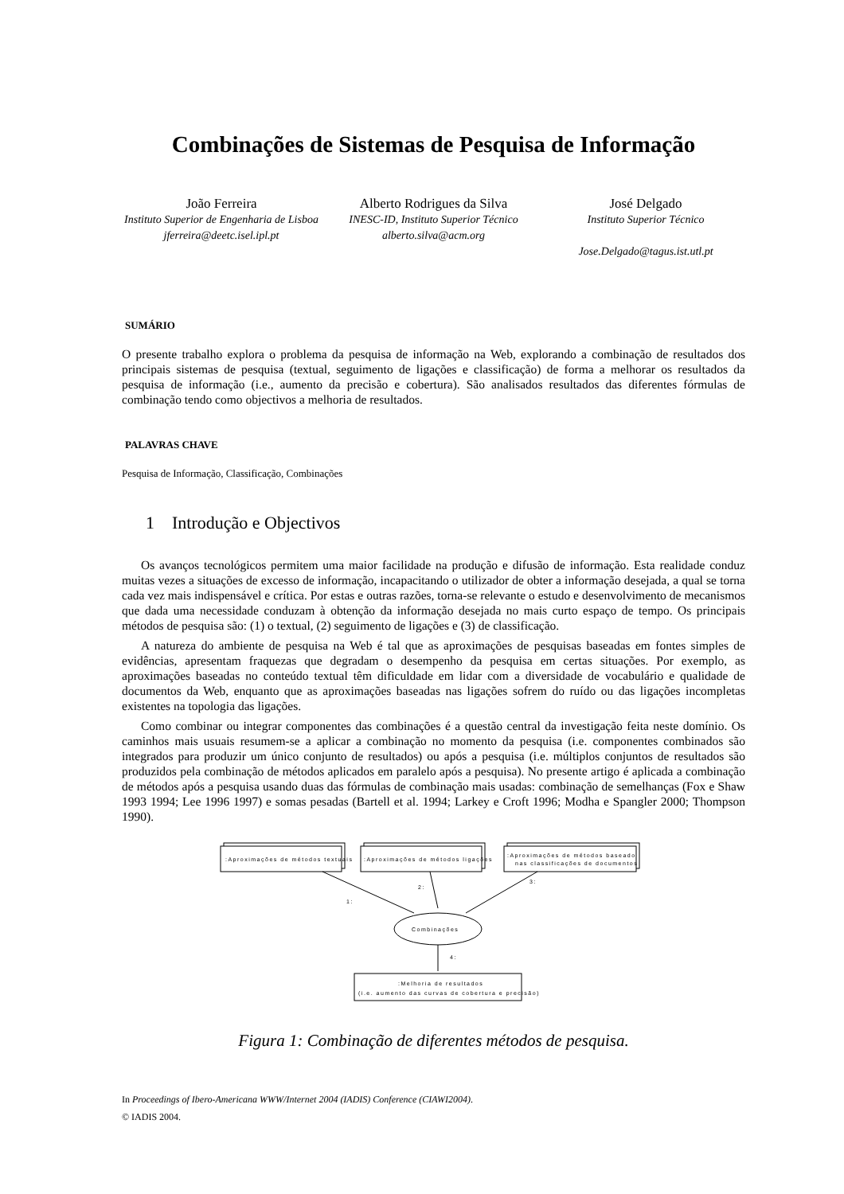Combinações de Sistemas de Pesquisa de Informação
João Ferreira
Instituto Superior de Engenharia de Lisboa
jferreira@deetc.isel.ipl.pt
Alberto Rodrigues da Silva
INESC-ID, Instituto Superior Técnico
alberto.silva@acm.org
José Delgado
Instituto Superior Técnico
Jose.Delgado@tagus.ist.utl.pt
SUMÁRIO
O presente trabalho explora o problema da pesquisa de informação na Web, explorando a combinação de resultados dos principais sistemas de pesquisa (textual, seguimento de ligações e classificação) de forma a melhorar os resultados da pesquisa de informação (i.e., aumento da precisão e cobertura). São analisados resultados das diferentes fórmulas de combinação tendo como objectivos a melhoria de resultados.
PALAVRAS CHAVE
Pesquisa de Informação, Classificação, Combinações
1 Introdução e Objectivos
Os avanços tecnológicos permitem uma maior facilidade na produção e difusão de informação. Esta realidade conduz muitas vezes a situações de excesso de informação, incapacitando o utilizador de obter a informação desejada, a qual se torna cada vez mais indispensável e crítica. Por estas e outras razões, torna-se relevante o estudo e desenvolvimento de mecanismos que dada uma necessidade conduzam à obtenção da informação desejada no mais curto espaço de tempo. Os principais métodos de pesquisa são: (1) o textual, (2) seguimento de ligações e (3) de classificação.
A natureza do ambiente de pesquisa na Web é tal que as aproximações de pesquisas baseadas em fontes simples de evidências, apresentam fraquezas que degradam o desempenho da pesquisa em certas situações. Por exemplo, as aproximações baseadas no conteúdo textual têm dificuldade em lidar com a diversidade de vocabulário e qualidade de documentos da Web, enquanto que as aproximações baseadas nas ligações sofrem do ruído ou das ligações incompletas existentes na topologia das ligações.
Como combinar ou integrar componentes das combinações é a questão central da investigação feita neste domínio. Os caminhos mais usuais resumem-se a aplicar a combinação no momento da pesquisa (i.e. componentes combinados são integrados para produzir um único conjunto de resultados) ou após a pesquisa (i.e. múltiplos conjuntos de resultados são produzidos pela combinação de métodos aplicados em paralelo após a pesquisa). No presente artigo é aplicada a combinação de métodos após a pesquisa usando duas das fórmulas de combinação mais usadas: combinação de semelhanças (Fox e Shaw 1993 1994; Lee 1996 1997) e somas pesadas (Bartell et al. 1994; Larkey e Croft 1996; Modha e Spangler 2000; Thompson 1990).
:Aproximações de métodos textuais
:Aproximações de métodos ligações
:Aproximações de métodos baseado
nas classificações de documentos
1:
2:
3:
Combinações
4:
:Melhoria de resultados
(i.e. aumento das curvas de cobertura e precisão)
Figura 1: Combinação de diferentes métodos de pesquisa.
In Proceedings of Ibero-Americana WWW/Internet 2004 (IADIS) Conference (CIAWI2004).
© IADIS 2004.